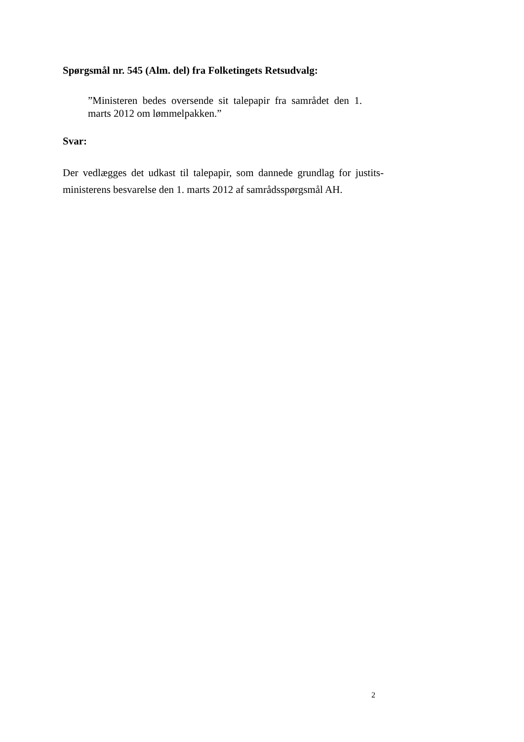Spørgsmål nr. 545 (Alm. del) fra Folketingets Retsudvalg:
”Ministeren bedes oversende sit talepapir fra samrådet den 1. marts 2012 om lømmelpakken.”
Svar:
Der vedlægges det udkast til talepapir, som dannede grundlag for justits-ministerens besvarelse den 1. marts 2012 af samrådsspørgsmål AH.
2